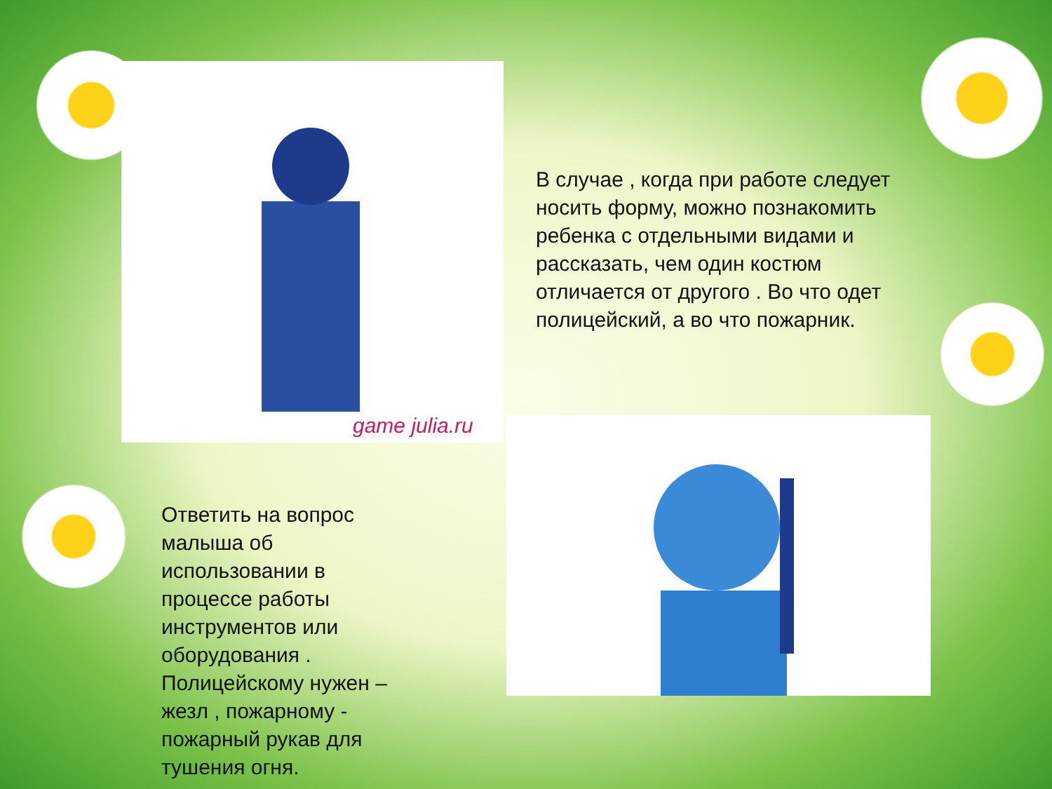game julia.ru
В случае , когда при работе следует носить форму, можно познакомить ребенка с отдельными видами и рассказать, чем один костюм отличается от другого . Во что одет полицейский, а во что пожарник.
Ответить на вопрос малыша об использовании в процессе работы инструментов или оборудования . Полицейскому нужен – жезл , пожарному - пожарный рукав для тушения огня.